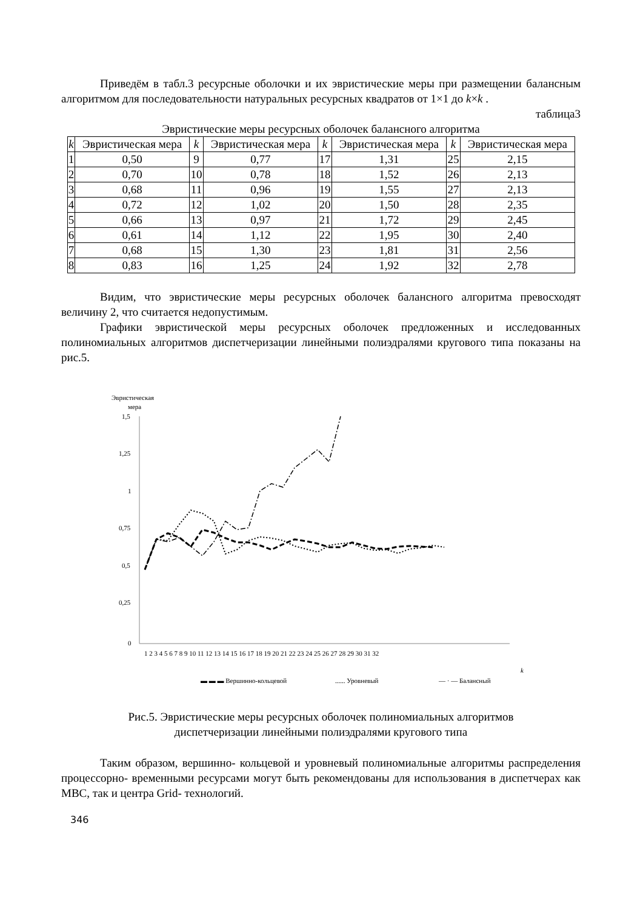Приведём в табл.3 ресурсные оболочки и их эвристические меры при размещении балансным алгоритмом для последовательности натуральных ресурсных квадратов от 1×1 до k×k .
таблица3
Эвристические меры ресурсных оболочек балансного алгоритма
| k | Эвристическая мера | k | Эвристическая мера | k | Эвристическая мера | k | Эвристическая мера |
| --- | --- | --- | --- | --- | --- | --- | --- |
| 1 | 0,50 | 9 | 0,77 | 17 | 1,31 | 25 | 2,15 |
| 2 | 0,70 | 10 | 0,78 | 18 | 1,52 | 26 | 2,13 |
| 3 | 0,68 | 11 | 0,96 | 19 | 1,55 | 27 | 2,13 |
| 4 | 0,72 | 12 | 1,02 | 20 | 1,50 | 28 | 2,35 |
| 5 | 0,66 | 13 | 0,97 | 21 | 1,72 | 29 | 2,45 |
| 6 | 0,61 | 14 | 1,12 | 22 | 1,95 | 30 | 2,40 |
| 7 | 0,68 | 15 | 1,30 | 23 | 1,81 | 31 | 2,56 |
| 8 | 0,83 | 16 | 1,25 | 24 | 1,92 | 32 | 2,78 |
Видим, что эвристические меры ресурсных оболочек балансного алгоритма превосходят величину 2, что считается недопустимым.
Графики эвристической меры ресурсных оболочек предложенных и исследованных полиномиальных алгоритмов диспетчеризации линейными полиэдралями кругового типа показаны на рис.5.
Эвристическая
мера
1,5
1,25
1
0,75
0,5
0,25
0
1 2 3 4 5 6 7 8 9 10 11 12 13 14 15 16 17 18 19 20 21 22 23 24 25 26 27 28 29 30 31 32
k
▬ ▬ ▬ Вершинно-кольцевой
...... Уровневый
— · — Балансный
Рис.5. Эвристические меры ресурсных оболочек полиномиальных алгоритмов
диспетчеризации линейными полиэдралями кругового типа
Таким образом, вершинно- кольцевой и уровневый полиномиальные алгоритмы распределения процессорно- временными ресурсами могут быть рекомендованы для использования в диспетчерах как МВС, так и центра Grid- технологий.
346